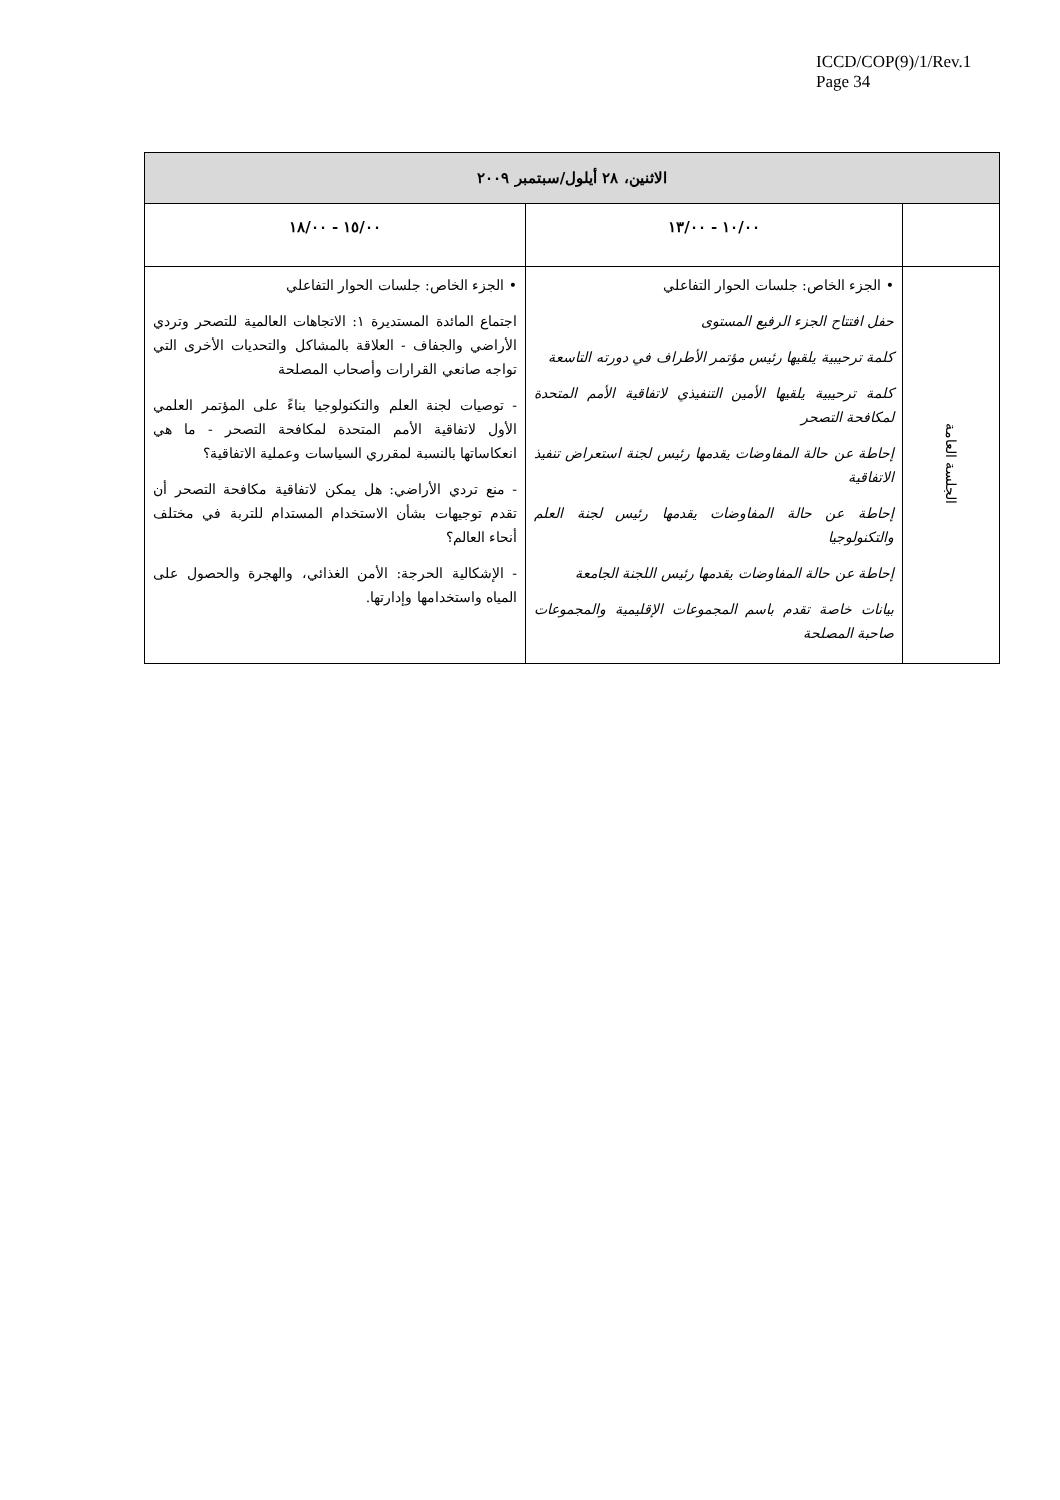ICCD/COP(9)/1/Rev.1
Page 34
| الاثنين، ٢٨ أيلول/سبتمبر ٢٠٠٩ | | |
| --- | --- | --- |
| | ١٠/٠٠ - ١٣/٠٠ | ١٥/٠٠ - ١٨/٠٠ |
| الجلسة العامة | • الجزء الخاص: جلسات الحوار التفاعلي حفل افتتاح الجزء الرفيع المستوى كلمة ترحيبية يلقيها رئيس مؤتمر الأطراف في دورته التاسعة كلمة ترحيبية يلقيها الأمين التنفيذي لاتفاقية الأمم المتحدة لمكافحة التصحر إحاطة عن حالة المفاوضات يقدمها رئيس لجنة استعراض تنفيذ الاتفاقية إحاطة عن حالة المفاوضات يقدمها رئيس لجنة العلم والتكنولوجيا إحاطة عن حالة المفاوضات يقدمها رئيس اللجنة الجامعة بيانات خاصة تقدم باسم المجموعات الإقليمية والمجموعات صاحبة المصلحة | • الجزء الخاص: جلسات الحوار التفاعلي اجتماع المائدة المستديرة ١: الاتجاهات العالمية للتصحر وتردي الأراضي والجفاف - العلاقة بالمشاكل والتحديات الأخرى التي تواجه صانعي القرارات وأصحاب المصلحة - توصيات لجنة العلم والتكنولوجيا بناءً على المؤتمر العلمي الأول لاتفاقية الأمم المتحدة لمكافحة التصحر - ما هي انعكاساتها بالنسبة لمقرري السياسات وعملية الاتفاقية؟ - منع تردي الأراضي: هل يمكن لاتفاقية مكافحة التصحر أن تقدم توجيهات بشأن الاستخدام المستدام للتربة في مختلف أنحاء العالم؟ - الإشكالية الحرجة: الأمن الغذائي، والهجرة والحصول على المياه واستخدامها وإدارتها. |